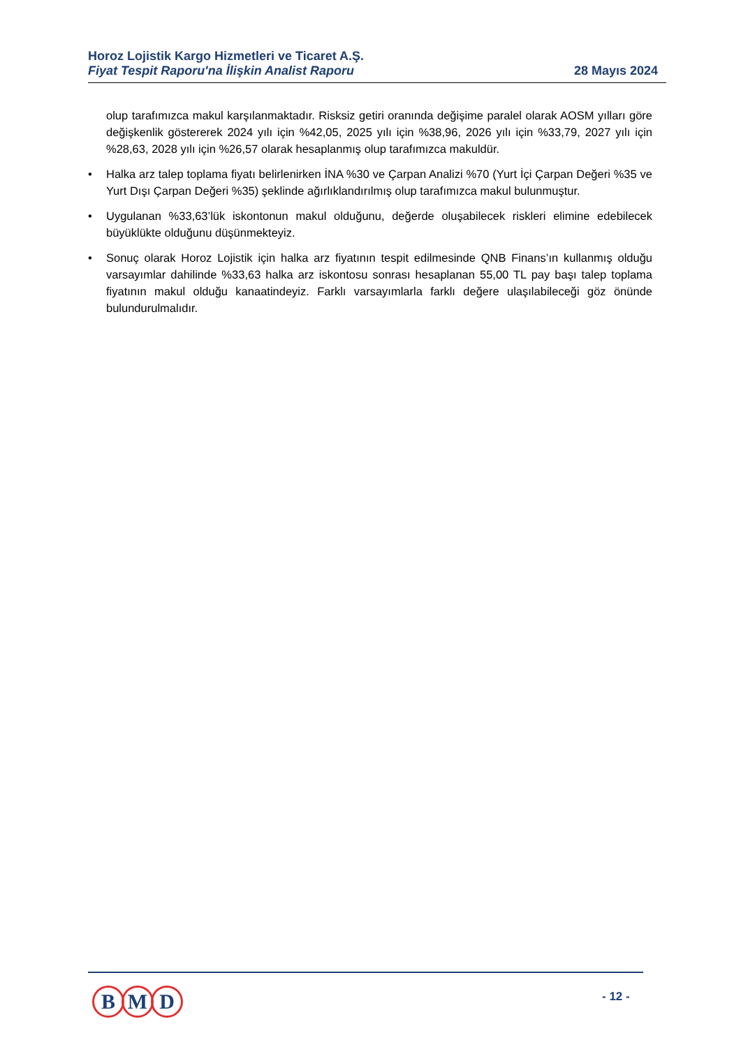Horoz Lojistik Kargo Hizmetleri ve Ticaret A.Ş.
Fiyat Tespit Raporu'na İlişkin Analist Raporu
28 Mayıs 2024
olup tarafımızca makul karşılanmaktadır. Risksiz getiri oranında değişime paralel olarak AOSM yılları göre değişkenlik göstererek 2024 yılı için %42,05, 2025 yılı için %38,96, 2026 yılı için %33,79, 2027 yılı için %28,63, 2028 yılı için %26,57 olarak hesaplanmış olup tarafımızca makuldür.
• Halka arz talep toplama fiyatı belirlenirken İNA %30 ve Çarpan Analizi %70 (Yurt İçi Çarpan Değeri %35 ve Yurt Dışı Çarpan Değeri %35) şeklinde ağırlıklandırılmış olup tarafımızca makul bulunmuştur.
• Uygulanan %33,63’lük iskontonun makul olduğunu, değerde oluşabilecek riskleri elimine edebilecek büyüklükte olduğunu düşünmekteyiz.
• Sonuç olarak Horoz Lojistik için halka arz fiyatının tespit edilmesinde QNB Finans’ın kullanmış olduğu varsayımlar dahilinde %33,63 halka arz iskontosu sonrası hesaplanan 55,00 TL pay başı talep toplama fiyatının makul olduğu kanaatindeyiz. Farklı varsayımlarla farklı değere ulaşılabileceği göz önünde bulundurulmalıdır.
B M D - 12 -